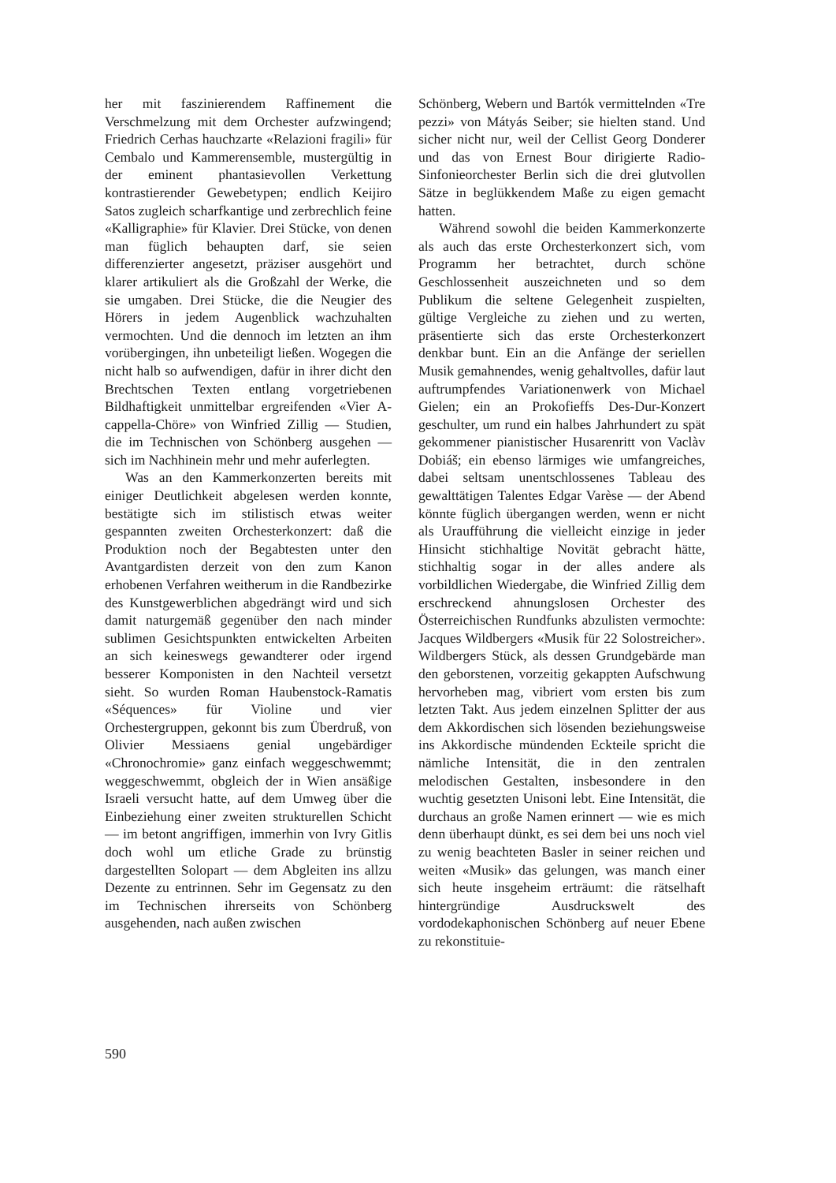her mit faszinierendem Raffinement die Verschmelzung mit dem Orchester aufzwingend; Friedrich Cerhas hauchzarte «Relazioni fragili» für Cembalo und Kammerensemble, mustergültig in der eminent phantasievollen Verkettung kontrastierender Gewebetypen; endlich Keijiro Satos zugleich scharfkantige und zerbrechlich feine «Kalligraphie» für Klavier. Drei Stücke, von denen man füglich behaupten darf, sie seien differenzierter angesetzt, präziser ausgehört und klarer artikuliert als die Großzahl der Werke, die sie umgaben. Drei Stücke, die die Neugier des Hörers in jedem Augenblick wachzuhalten vermochten. Und die dennoch im letzten an ihm vorübergingen, ihn unbeteiligt ließen. Wogegen die nicht halb so aufwendigen, dafür in ihrer dicht den Brechtschen Texten entlang vorgetriebenen Bildhaftigkeit unmittelbar ergreifenden «Vier A-cappella-Chöre» von Winfried Zillig — Studien, die im Technischen von Schönberg ausgehen — sich im Nachhinein mehr und mehr auferlegten.
Was an den Kammerkonzerten bereits mit einiger Deutlichkeit abgelesen werden konnte, bestätigte sich im stilistisch etwas weiter gespannten zweiten Orchesterkonzert: daß die Produktion noch der Begabtesten unter den Avantgardisten derzeit von den zum Kanon erhobenen Verfahren weitherum in die Randbezirke des Kunstgewerblichen abgedrängt wird und sich damit naturgemäß gegenüber den nach minder sublimen Gesichtspunkten entwickelten Arbeiten an sich keineswegs gewandterer oder irgend besserer Komponisten in den Nachteil versetzt sieht. So wurden Roman Haubenstock-Ramatis «Séquences» für Violine und vier Orchestergruppen, gekonnt bis zum Überdruß, von Olivier Messiaens genial ungebärdiger «Chronochromie» ganz einfach weggeschwemmt; weggeschwemmt, obgleich der in Wien ansäßige Israeli versucht hatte, auf dem Umweg über die Einbeziehung einer zweiten strukturellen Schicht — im betont angriffigen, immerhin von Ivry Gitlis doch wohl um etliche Grade zu brünstig dargestellten Solopart — dem Abgleiten ins allzu Dezente zu entrinnen. Sehr im Gegensatz zu den im Technischen ihrerseits von Schönberg ausgehenden, nach außen zwischen
Schönberg, Webern und Bartók vermittelnden «Tre pezzi» von Mátyás Seiber; sie hielten stand. Und sicher nicht nur, weil der Cellist Georg Donderer und das von Ernest Bour dirigierte Radio-Sinfonieorchester Berlin sich die drei glutvollen Sätze in beglükkendem Maße zu eigen gemacht hatten.
Während sowohl die beiden Kammerkonzerte als auch das erste Orchesterkonzert sich, vom Programm her betrachtet, durch schöne Geschlossenheit auszeichneten und so dem Publikum die seltene Gelegenheit zuspielten, gültige Vergleiche zu ziehen und zu werten, präsentierte sich das erste Orchesterkonzert denkbar bunt. Ein an die Anfänge der seriellen Musik gemahnendes, wenig gehaltvolles, dafür laut auftrumpfendes Variationenwerk von Michael Gielen; ein an Prokofieffs Des-Dur-Konzert geschulter, um rund ein halbes Jahrhundert zu spät gekommener pianistischer Husarenritt von Vaclàv Dobiáš; ein ebenso lärmiges wie umfangreiches, dabei seltsam unentschlossenes Tableau des gewalttätigen Talentes Edgar Varèse — der Abend könnte füglich übergangen werden, wenn er nicht als Uraufführung die vielleicht einzige in jeder Hinsicht stichhaltige Novität gebracht hätte, stichhaltig sogar in der alles andere als vorbildlichen Wiedergabe, die Winfried Zillig dem erschreckend ahnungslosen Orchester des Österreichischen Rundfunks abzulisten vermochte: Jacques Wildbergers «Musik für 22 Solostreicher». Wildbergers Stück, als dessen Grundgebärde man den geborstenen, vorzeitig gekappten Aufschwung hervorheben mag, vibriert vom ersten bis zum letzten Takt. Aus jedem einzelnen Splitter der aus dem Akkordischen sich lösenden beziehungsweise ins Akkordische mündenden Eckteile spricht die nämliche Intensität, die in den zentralen melodischen Gestalten, insbesondere in den wuchtig gesetzten Unisoni lebt. Eine Intensität, die durchaus an große Namen erinnert — wie es mich denn überhaupt dünkt, es sei dem bei uns noch viel zu wenig beachteten Basler in seiner reichen und weiten «Musik» das gelungen, was manch einer sich heute insgeheim erträumt: die rätselhaft hintergründige Ausdruckswelt des vordodekaphonischen Schönberg auf neuer Ebene zu rekonstituie-
590